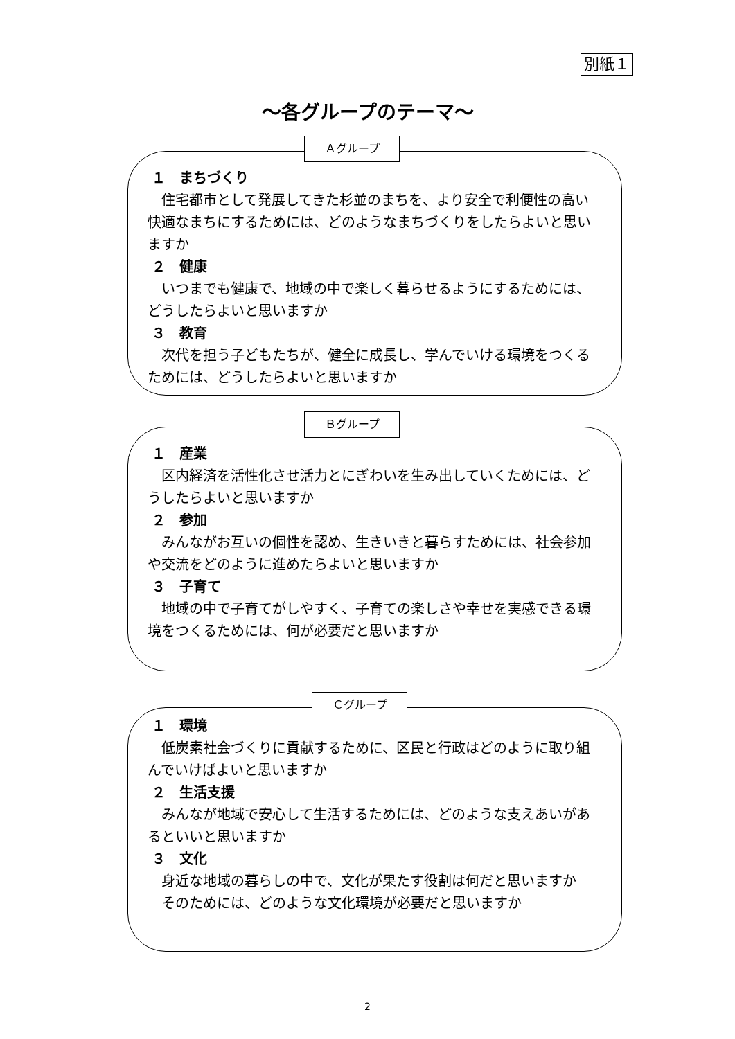別紙１
～各グループのテーマ～
Ａグループ
１　まちづくり
　住宅都市として発展してきた杉並のまちを、より安全で利便性の高い快適なまちにするためには、どのようなまちづくりをしたらよいと思いますか
２　健康
　いつまでも健康で、地域の中で楽しく暮らせるようにするためには、どうしたらよいと思いますか
３　教育
　次代を担う子どもたちが、健全に成長し、学んでいける環境をつくるためには、どうしたらよいと思いますか
Ｂグループ
１　産業
　区内経済を活性化させ活力とにぎわいを生み出していくためには、どうしたらよいと思いますか
２　参加
　みんながお互いの個性を認め、生きいきと暮らすためには、社会参加や交流をどのように進めたらよいと思いますか
３　子育て
　地域の中で子育てがしやすく、子育ての楽しさや幸せを実感できる環境をつくるためには、何が必要だと思いますか
Ｃグループ
１　環境
　低炭素社会づくりに貢献するために、区民と行政はどのように取り組んでいけばよいと思いますか
２　生活支援
　みんなが地域で安心して生活するためには、どのような支えあいがあるといいと思いますか
３　文化
　身近な地域の暮らしの中で、文化が果たす役割は何だと思いますか
　そのためには、どのような文化環境が必要だと思いますか
2